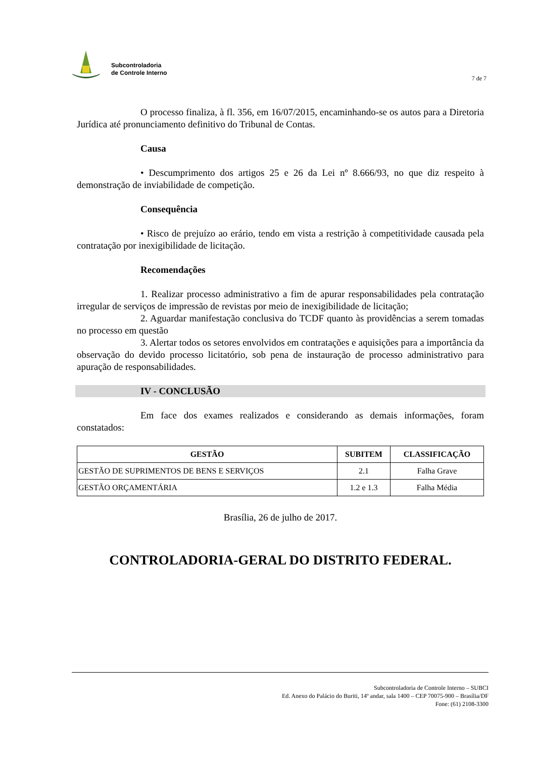Subcontroladoria
de Controle Interno
7 de 7
O processo finaliza, à fl. 356, em 16/07/2015, encaminhando-se os autos para a Diretoria Jurídica até pronunciamento definitivo do Tribunal de Contas.
Causa
• Descumprimento dos artigos 25 e 26 da Lei nº 8.666/93, no que diz respeito à demonstração de inviabilidade de competição.
Consequência
• Risco de prejuízo ao erário, tendo em vista a restrição à competitividade causada pela contratação por inexigibilidade de licitação.
Recomendações
1. Realizar processo administrativo a fim de apurar responsabilidades pela contratação irregular de serviços de impressão de revistas por meio de inexigibilidade de licitação;
2. Aguardar manifestação conclusiva do TCDF quanto às providências a serem tomadas no processo em questão
3. Alertar todos os setores envolvidos em contratações e aquisições para a importância da observação do devido processo licitatório, sob pena de instauração de processo administrativo para apuração de responsabilidades.
IV - CONCLUSÃO
Em face dos exames realizados e considerando as demais informações, foram constatados:
| GESTÃO | SUBITEM | CLASSIFICAÇÃO |
| --- | --- | --- |
| GESTÃO DE SUPRIMENTOS DE BENS E SERVIÇOS | 2.1 | Falha Grave |
| GESTÃO ORÇAMENTÁRIA | 1.2 e 1.3 | Falha Média |
Brasília, 26 de julho de 2017.
CONTROLADORIA-GERAL DO DISTRITO FEDERAL.
Subcontroladoria de Controle Interno – SUBCI
Ed. Anexo do Palácio do Buriti, 14º andar, sala 1400 – CEP 70075-900 – Brasília/DF
Fone: (61) 2108-3300